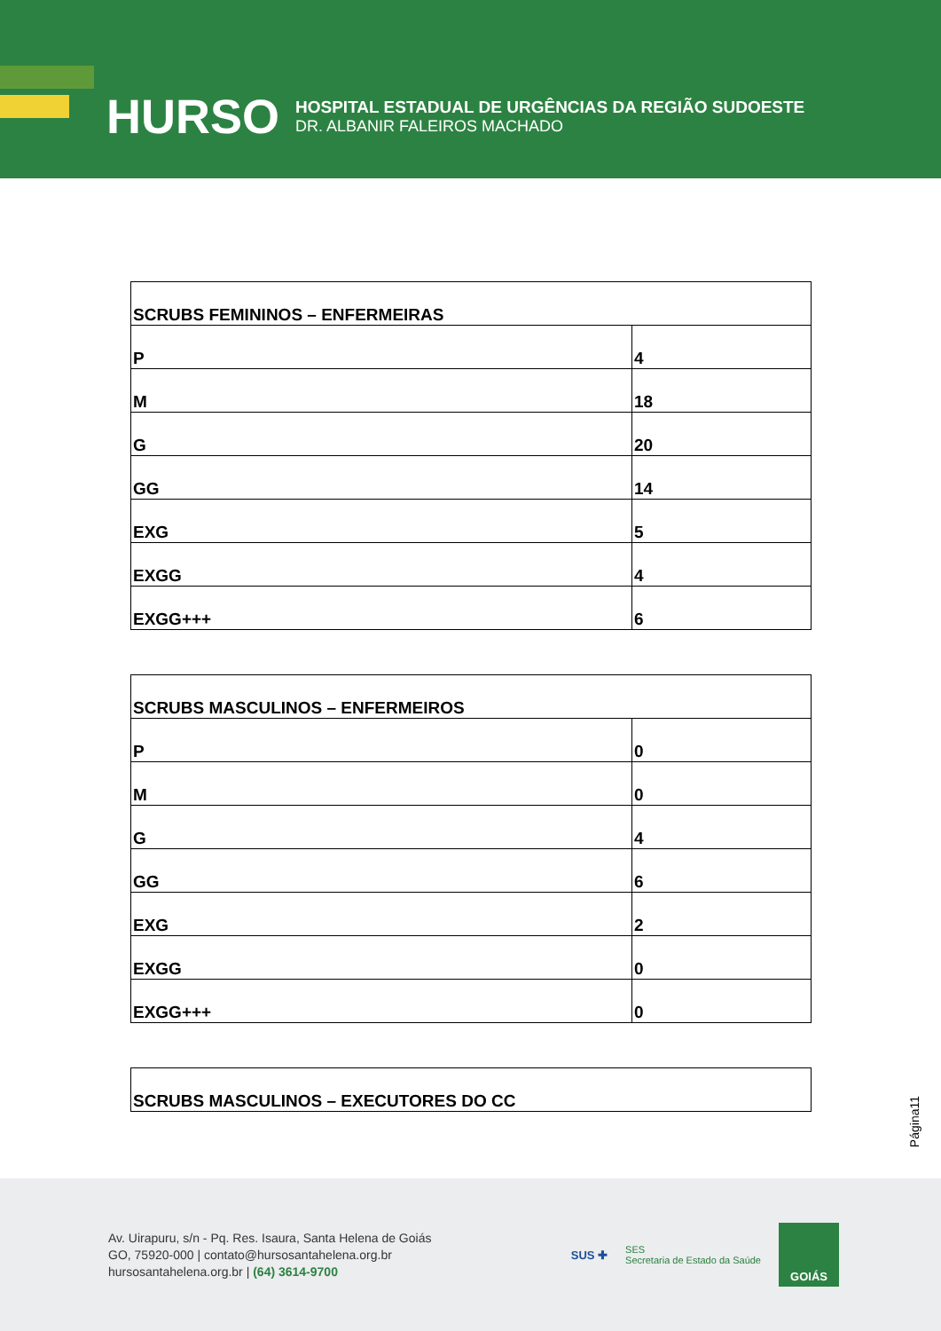HURSO
HOSPITAL ESTADUAL DE URGÊNCIAS DA REGIÃO SUDOESTE
DR. ALBANIR FALEIROS MACHADO
| SCRUBS FEMININOS – ENFERMEIRAS | |
| --- | --- |
| P | 4 |
| M | 18 |
| G | 20 |
| GG | 14 |
| EXG | 5 |
| EXGG | 4 |
| EXGG+++ | 6 |
| SCRUBS MASCULINOS – ENFERMEIROS | |
| --- | --- |
| P | 0 |
| M | 0 |
| G | 4 |
| GG | 6 |
| EXG | 2 |
| EXGG | 0 |
| EXGG+++ | 0 |
| SCRUBS MASCULINOS – EXECUTORES DO CC |
| --- |
Página11
Av. Uirapuru, s/n - Pq. Res. Isaura, Santa Helena de Goiás
GO, 75920-000 | contato@hursosantahelena.org.br
hursosantahelena.org.br | (64) 3614-9700
SUS ✚ SES
Secretaria de Estado da Saúde
GOIÁS